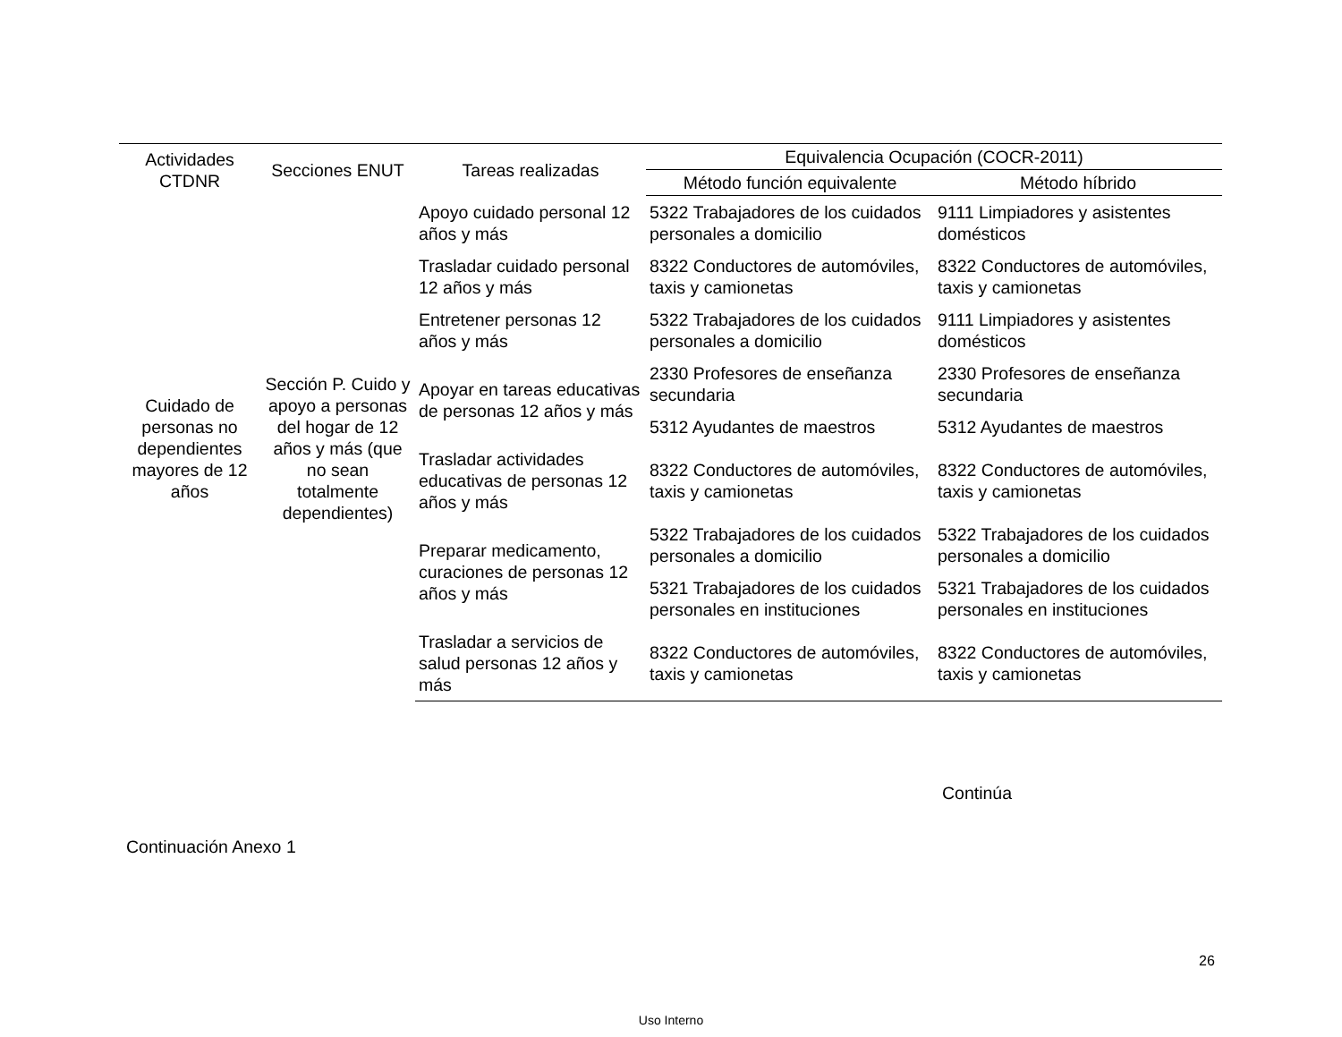| Actividades CTDNR | Secciones ENUT | Tareas realizadas | Equivalencia Ocupación (COCR-2011) | |
| --- | --- | --- | --- | --- |
| | | | Método función equivalente | Método híbrido |
| Cuidado de personas no dependientes mayores de 12 años | Sección P. Cuido y apoyo a personas del hogar de 12 años y más (que no sean totalmente dependientes) | Apoyo cuidado personal 12 años y más | 5322 Trabajadores de los cuidados personales a domicilio | 9111 Limpiadores y asistentes domésticos |
| | | Trasladar cuidado personal 12 años y más | 8322 Conductores de automóviles, taxis y camionetas | 8322 Conductores de automóviles, taxis y camionetas |
| | | Entretener personas 12 años y más | 5322 Trabajadores de los cuidados personales a domicilio | 9111 Limpiadores y asistentes domésticos |
| | | Apoyar en tareas educativas de personas 12 años y más | 2330 Profesores de enseñanza secundaria | 2330 Profesores de enseñanza secundaria |
| | | | 5312 Ayudantes de maestros | 5312 Ayudantes de maestros |
| | | Trasladar actividades educativas de personas 12 años y más | 8322 Conductores de automóviles, taxis y camionetas | 8322 Conductores de automóviles, taxis y camionetas |
| | | Preparar medicamento, curaciones de personas 12 años y más | 5322 Trabajadores de los cuidados personales a domicilio | 5322 Trabajadores de los cuidados personales a domicilio |
| | | | 5321 Trabajadores de los cuidados personales en instituciones | 5321 Trabajadores de los cuidados personales en instituciones |
| | | Trasladar a servicios de salud personas 12 años y más | 8322 Conductores de automóviles, taxis y camionetas | 8322 Conductores de automóviles, taxis y camionetas |
Continúa
Continuación Anexo 1
26
Uso Interno